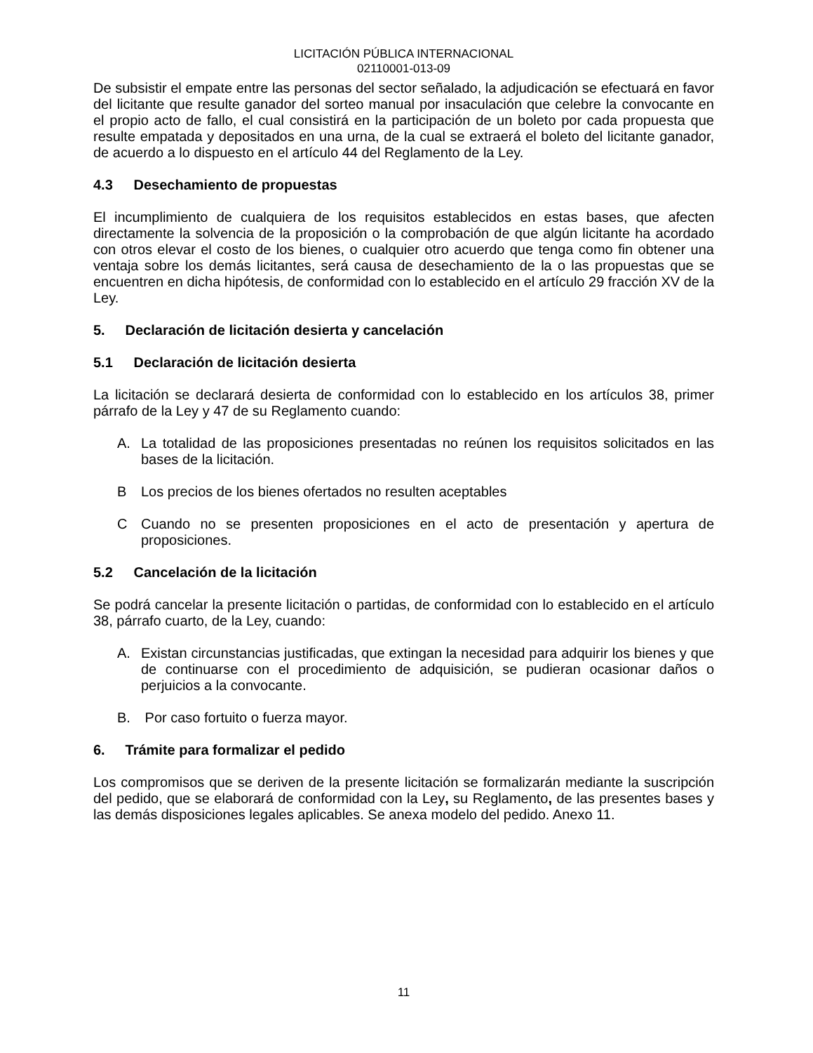LICITACIÓN PÚBLICA INTERNACIONAL
02110001-013-09
De subsistir el empate entre las personas del sector señalado, la adjudicación se efectuará en favor del licitante que resulte ganador del sorteo manual por insaculación que celebre la convocante en el propio acto de fallo, el cual consistirá en la participación de un boleto por cada propuesta que resulte empatada y depositados en una urna, de la cual se extraerá el boleto del licitante ganador, de acuerdo a lo dispuesto en el artículo 44 del Reglamento de la Ley.
4.3 Desechamiento de propuestas
El incumplimiento de cualquiera de los requisitos establecidos en estas bases, que afecten directamente la solvencia de la proposición o la comprobación de que algún licitante ha acordado con otros elevar el costo de los bienes, o cualquier otro acuerdo que tenga como fin obtener una ventaja sobre los demás licitantes, será causa de desechamiento de la o las propuestas que se encuentren en dicha hipótesis, de conformidad con lo establecido en el artículo 29 fracción XV de la Ley.
5. Declaración de licitación desierta y cancelación
5.1 Declaración de licitación desierta
La licitación se declarará desierta de conformidad con lo establecido en los artículos 38, primer párrafo de la Ley y 47 de su Reglamento cuando:
A. La totalidad de las proposiciones presentadas no reúnen los requisitos solicitados en las bases de la licitación.
B Los precios de los bienes ofertados no resulten aceptables
C Cuando no se presenten proposiciones en el acto de presentación y apertura de proposiciones.
5.2 Cancelación de la licitación
Se podrá cancelar la presente licitación o partidas, de conformidad con lo establecido en el artículo 38, párrafo cuarto, de la Ley, cuando:
A. Existan circunstancias justificadas, que extingan la necesidad para adquirir los bienes y que de continuarse con el procedimiento de adquisición, se pudieran ocasionar daños o perjuicios a la convocante.
B. Por caso fortuito o fuerza mayor.
6. Trámite para formalizar el pedido
Los compromisos que se deriven de la presente licitación se formalizarán mediante la suscripción del pedido, que se elaborará de conformidad con la Ley, su Reglamento, de las presentes bases y las demás disposiciones legales aplicables. Se anexa modelo del pedido. Anexo 11.
11